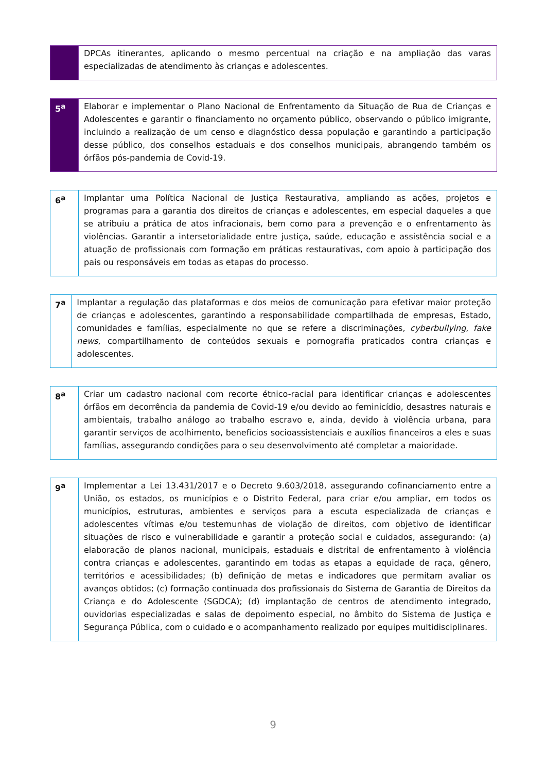| | DPCAs itinerantes, aplicando o mesmo percentual na criação e na ampliação das varas especializadas de atendimento às crianças e adolescentes. |
| 5<sup>a</sup> | Elaborar e implementar o Plano Nacional de Enfrentamento da Situação de Rua de Crianças e Adolescentes e garantir o financiamento no orçamento público, observando o público imigrante, incluindo a realização de um censo e diagnóstico dessa população e garantindo a participação desse público, dos conselhos estaduais e dos conselhos municipais, abrangendo também os órfãos pós-pandemia de Covid-19. |
| 6<sup>a</sup> | Implantar uma Política Nacional de Justiça Restaurativa, ampliando as ações, projetos e programas para a garantia dos direitos de crianças e adolescentes, em especial daqueles a que se atribuiu a prática de atos infracionais, bem como para a prevenção e o enfrentamento às violências. Garantir a intersetorialidade entre justiça, saúde, educação e assistência social e a atuação de profissionais com formação em práticas restaurativas, com apoio à participação dos pais ou responsáveis em todas as etapas do processo. |
| 7<sup>a</sup> | Implantar a regulação das plataformas e dos meios de comunicação para efetivar maior proteção de crianças e adolescentes, garantindo a responsabilidade compartilhada de empresas, Estado, comunidades e famílias, especialmente no que se refere a discriminações, cyberbullying , fake news , compartilhamento de conteúdos sexuais e pornografia praticados contra crianças e adolescentes. |
| 8<sup>a</sup> | Criar um cadastro nacional com recorte étnico-racial para identificar crianças e adolescentes órfãos em decorrência da pandemia de Covid-19 e/ou devido ao feminicídio, desastres naturais e ambientais, trabalho análogo ao trabalho escravo e, ainda, devido à violência urbana, para garantir serviços de acolhimento, benefícios socioassistenciais e auxílios financeiros a eles e suas famílias, assegurando condições para o seu desenvolvimento até completar a maioridade. |
| 9<sup>a</sup> | Implementar a Lei 13.431/2017 e o Decreto 9.603/2018, assegurando cofinanciamento entre a União, os estados, os municípios e o Distrito Federal, para criar e/ou ampliar, em todos os municípios, estruturas, ambientes e serviços para a escuta especializada de crianças e adolescentes vítimas e/ou testemunhas de violação de direitos, com objetivo de identificar situações de risco e vulnerabilidade e garantir a proteção social e cuidados, assegurando: (a) elaboração de planos nacional, municipais, estaduais e distrital de enfrentamento à violência contra crianças e adolescentes, garantindo em todas as etapas a equidade de raça, gênero, territórios e acessibilidades; (b) definição de metas e indicadores que permitam avaliar os avanços obtidos; (c) formação continuada dos profissionais do Sistema de Garantia de Direitos da Criança e do Adolescente (SGDCA); (d) implantação de centros de atendimento integrado, ouvidorias especializadas e salas de depoimento especial, no âmbito do Sistema de Justiça e Segurança Pública, com o cuidado e o acompanhamento realizado por equipes multidisciplinares. |
9